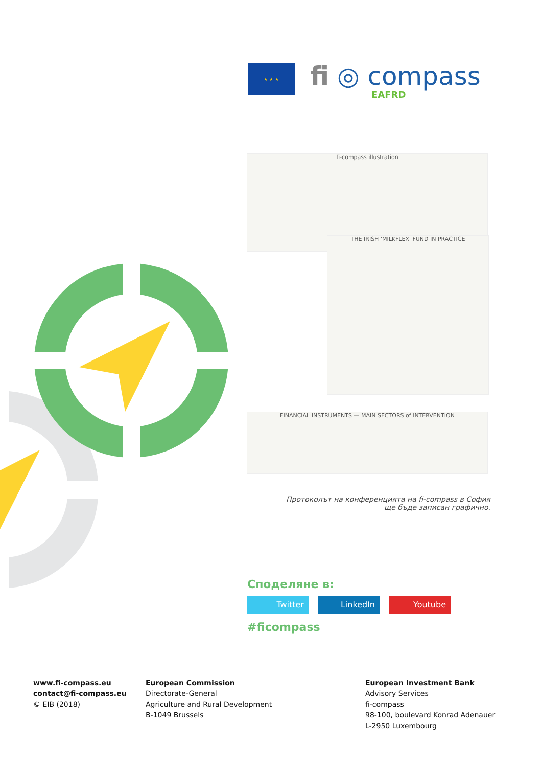★ ★ ★
fi ◎ compass
EAFRD
fi-compass illustration
THE IRISH 'MILKFLEX' FUND IN PRACTICE
FINANCIAL INSTRUMENTS — MAIN SECTORS of INTERVENTION
Протоколът на конференцията на fi-compass в София ще бъде записан графично.
Споделяне в:
Twitter LinkedIn Youtube
#ficompass
www.fi-compass.eu
contact@fi-compass.eu
© EIB (2018)
European Commission
Directorate-General
Agriculture and Rural Development
B-1049 Brussels
European Investment Bank
Advisory Services
fi-compass
98-100, boulevard Konrad Adenauer
L-2950 Luxembourg